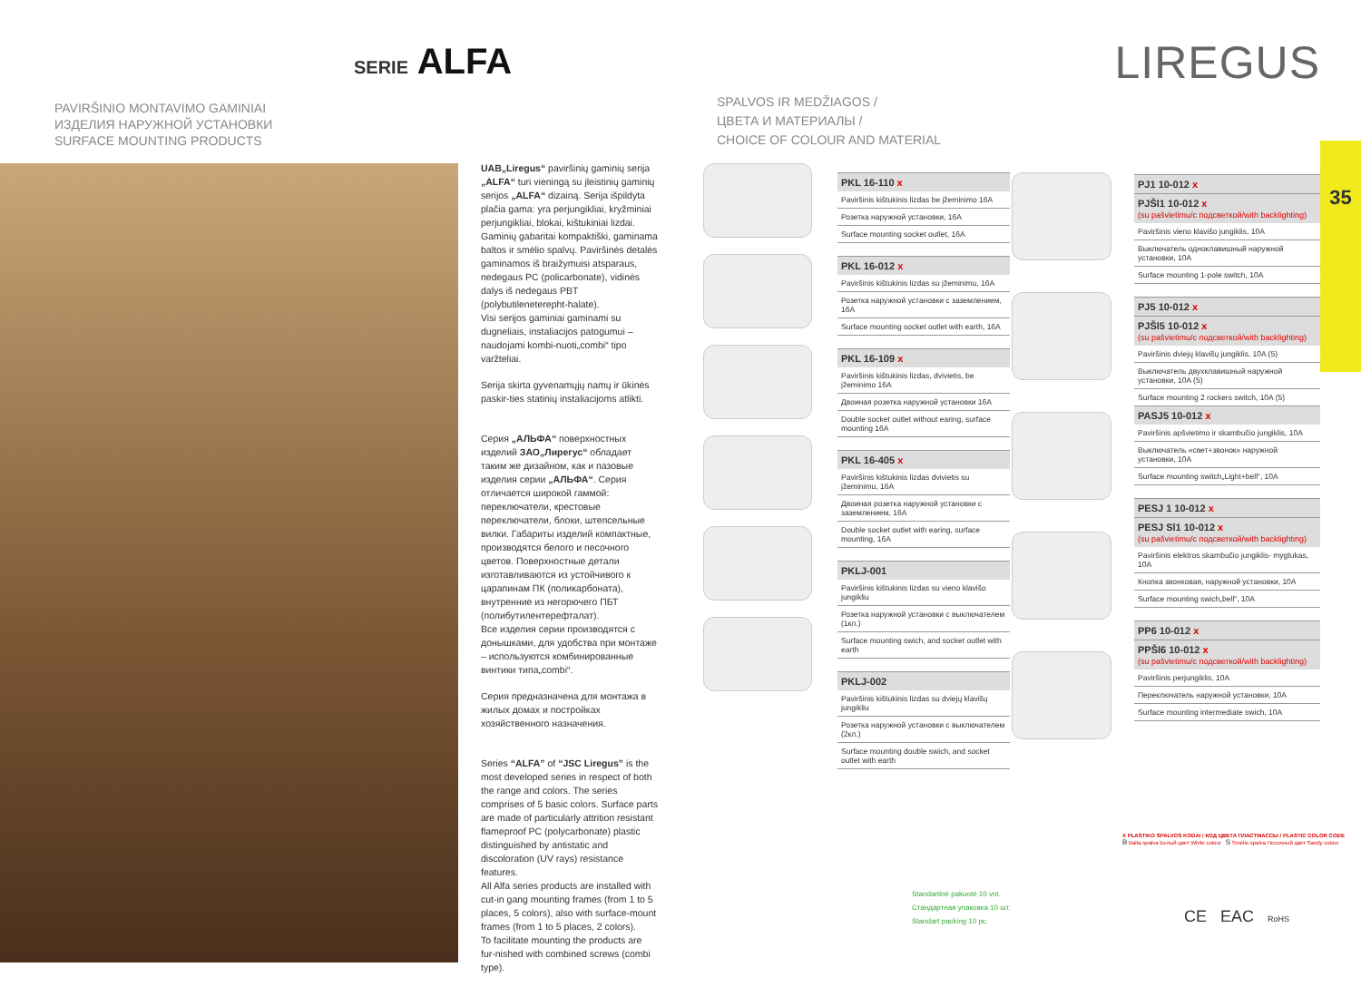SERIE ALFA LIREGUS
PAVIRŠINIO MONTAVIMO GAMINIAI
ИЗДЕЛИЯ НАРУЖНОЙ УСТАНОВКИ
SURFACE MOUNTING PRODUCTS
UAB„Liregus“ paviršinių gaminių serija „ALFA“ turi vieningą su įleistinių gaminių serijos „ALFA“ dizainą. Serija išpildyta plačia gama: yra perjungikliai, kryžminiai perjungikliai, blokai, kištukiniai lizdai. Gaminių gabaritai kompaktiški, gaminama baltos ir smėlio spalvų. Paviršinės detalės gaminamos iš braižymuisi atsparaus, nedegaus PC (policarbonate), vidinės dalys iš nedegaus PBT (polybutileneterepht-halate).
Visi serijos gaminiai gaminami su dugneliais, instaliacijos patogumui – naudojami kombi-nuoti„combi“ tipo varžteliai.
Serija skirta gyvenamųjų namų ir ūkinės paskir-ties statinių instaliacijoms atlikti.
Серия „АЛЬФА“ поверхностных изделий ЗАО„Лиpегус“ обладает таким же дизайном, как и пазовые изделия серии „АЛЬФА“. Серия отличается широкой гаммой: переключатели, крестовые переключатели, блоки, штепсельные вилки. Габариты изделий компактные, производятся белого и песочного цветов. Поверхностные детали изготавливаются из устойчивого к царапинам ПК (поликарбоната), внутренние из негорючего ПБТ (полибутилентерефталат).
Все изделия серии производятся с донышками, для удобства при монтаже – используются комбинированные винтики типа„combi“.
Серия предназначена для монтажа в жилых домах и постройках хозяйственного назначения.
Series “ALFA” of “JSC Liregus” is the most developed series in respect of both the range and colors. The series comprises of 5 basic colors. Surface parts are made of particularly attrition resistant flameproof PC (polycarbonate) plastic distinguished by antistatic and discoloration (UV rays) resistance features.
All Alfa series products are installed with cut-in gang mounting frames (from 1 to 5 places, 5 colors), also with surface-mount frames (from 1 to 5 places, 2 colors).
To facilitate mounting the products are fur-nished with combined screws (combi type).
SPALVOS IR MEDŽIAGOS /
ЦВЕТА И МАТЕРИАЛЫ /
CHOICE OF COLOUR AND MATERIAL
| PKL 16-110 x |
| --- |
| Paviršinis kištukinis lizdas be įžeminimo 16A |
| Розетка наружной установки, 16A |
| Surface mounting socket outlet, 16A |
| PKL 16-012 x |
| --- |
| Paviršinis kištukinis lizdas su įžeminimu, 16A |
| Розетка наружной установки с заземлением, 16A |
| Surface mounting socket outlet with earth, 16A |
| PKL 16-109 x |
| --- |
| Paviršinis kištukinis lizdas, dvivietis, be įžeminimo 16A |
| Двоиная розетка наружной установки 16A |
| Double socket outlet without earing, surface mounting 16A |
| PKL 16-405 x |
| --- |
| Paviršinis kištukinis lizdas dvivietis su įžeminimu, 16A |
| Двоиная розетка наружной установки с заземлением, 16A |
| Double socket outlet with earing, surface mounting, 16A |
| PKLJ-001 |
| --- |
| Paviršinis kištukinis lizdas su vieno klavišo jungikliu |
| Розетка наружной установки с выключателем (1кл.) |
| Surface mounting swich, and socket outlet with earth |
| PKLJ-002 |
| --- |
| Paviršinis kištukinis lizdas su dviejų klavišų jungikliu |
| Розетка наружной установки с выключателем (2кл.) |
| Surface mounting double swich, and socket outlet with earth |
| PJ1 10-012 x |
| --- |
| PJŠl1 10-012 x (su pašvietimu/с подсветкой/with backlighting) |
| Paviršinis vieno klavišo jungiklis, 10A |
| Выключатель одноклавишный наружной установки, 10A |
| Surface mounting 1-pole switch, 10A |
| PJ5 10-012 x |
| --- |
| PJŠl5 10-012 x (su pašvietimu/с подсветкой/with backlighting) |
| Paviršinis dviejų klavišų jungiklis, 10A (5) |
| Выключатель двухклавишный наружной установки, 10A (5) |
| Surface mounting 2 rockers switch, 10A (5) |
| PASJ5 10-012 x |
| Paviršinis apšvietimo ir skambučio jungiklis, 10A |
| Выключатель «свет+звонок» наружной установки, 10A |
| Surface mounting switch„Light+bell“, 10A |
| PESJ 1 10-012 x |
| --- |
| PESJ Sl1 10-012 x (su pašvietimu/с подсветкой/with backlighting) |
| Paviršinis elektros skambučio jungiklis- mygtukas, 10A |
| Кнопка звонковая, наружной установки, 10A |
| Surface mounting swich„bell“, 10A |
| PP6 10-012 x |
| --- |
| PPŠl6 10-012 x (su pašvietimu/с подсветкой/with backlighting) |
| Paviršinis perjungiklis, 10A |
| Переключатель наружной установки, 10A |
| Surface mounting intermediate swich, 10A |
35
X PLASTIKO SPALVOS KODAI / КОД ЦВЕТА ПЛАСТМАССЫ / PLASTIC COLOR CODE
B Balta spalva Белый цвет White colour S Smėlio spalva Песочный цвет Sandy colour
Standartinė pakuotė 10 vnt.
Стандартная упаковка 10 шт.
Standart packing 10 pc.
CE EAC RoHS